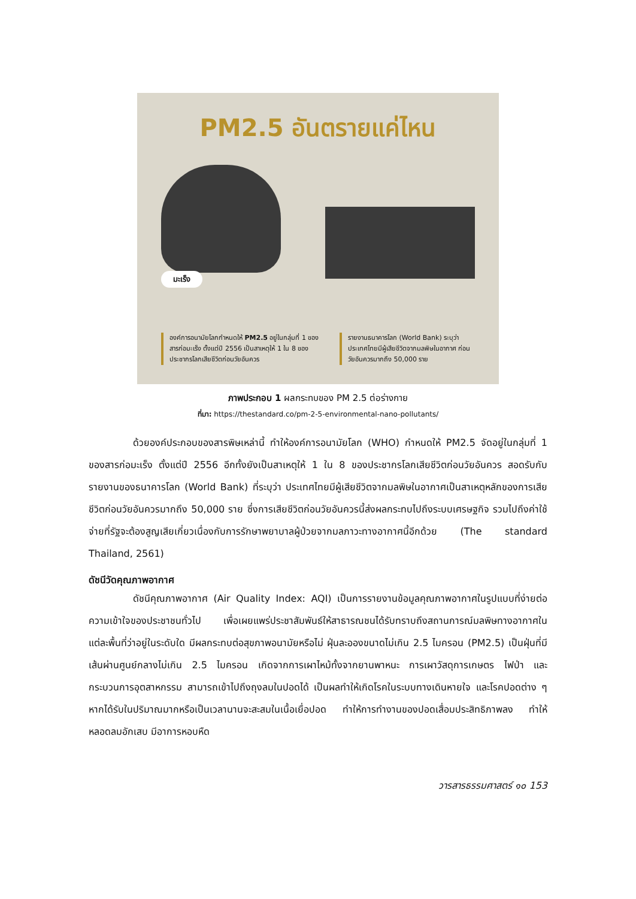PM2.5 อันตรายแค่ไหน
มะเร็ง
องค์การอนามัยโลกกำหนดให้ PM2.5 อยู่ในกลุ่มที่ 1 ของสารก่อมะเร็ง ตั้งแต่ปี 2556 เป็นสาเหตุให้ 1 ใน 8 ของประชากรโลกเสียชีวิตก่อนวัยอันควร
รายงานธนาคารโลก (World Bank) ระบุว่า ประเทศไทยมีผู้เสียชีวิตจากมลพิษในอากาศ ก่อนวัยอันควรมากถึง 50,000 ราย
ภาพประกอบ 1 ผลกระทบของ PM 2.5 ต่อร่างกาย
ที่มา: https://thestandard.co/pm-2-5-environmental-nano-pollutants/
ด้วยองค์ประกอบของสารพิษเหล่านี้ ทำให้องค์การอนามัยโลก (WHO) กำหนดให้ PM2.5 จัดอยู่ในกลุ่มที่ 1 ของสารก่อมะเร็ง ตั้งแต่ปี 2556 อีกทั้งยังเป็นสาเหตุให้ 1 ใน 8 ของประชากรโลกเสียชีวิตก่อนวัยอันควร สอดรับกับรายงานของธนาคารโลก (World Bank) ที่ระบุว่า ประเทศไทยมีผู้เสียชีวิตจากมลพิษในอากาศเป็นสาเหตุหลักของการเสียชีวิตก่อนวัยอันควรมากถึง 50,000 ราย ซึ่งการเสียชีวิตก่อนวัยอันควรนี้ส่งผลกระทบไปถึงระบบเศรษฐกิจ รวมไปถึงค่าใช้จ่ายที่รัฐจะต้องสูญเสียเกี่ยวเนื่องกับการรักษาพยาบาลผู้ป่วยจากมลภาวะทางอากาศนี้อีกด้วย (The standard Thailand, 2561)
ดัชนีวัดคุณภาพอากาศ
ดัชนีคุณภาพอากาศ (Air Quality Index: AQI) เป็นการรายงานข้อมูลคุณภาพอากาศในรูปแบบที่ง่ายต่อความเข้าใจของประชาชนทั่วไป เพื่อเผยแพร่ประชาสัมพันธ์ให้สาธารณชนได้รับทราบถึงสถานการณ์มลพิษทางอากาศในแต่ละพื้นที่ว่าอยู่ในระดับใด มีผลกระทบต่อสุขภาพอนามัยหรือไม่ ฝุ่นละอองขนาดไม่เกิน 2.5 ไมครอน (PM2.5) เป็นฝุ่นที่มีเส้นผ่านศูนย์กลางไม่เกิน 2.5 ไมครอน เกิดจากการเผาไหม้ทั้งจากยานพาหนะ การเผาวัสดุการเกษตร ไฟป่า และกระบวนการอุตสาหกรรม สามารถเข้าไปถึงถุงลมในปอดได้ เป็นผลทำให้เกิดโรคในระบบทางเดินหายใจ และโรคปอดต่าง ๆ หากได้รับในปริมาณมากหรือเป็นเวลานานจะสะสมในเนื้อเยื่อปอด ทำให้การทำงานของปอดเสื่อมประสิทธิภาพลง ทำให้หลอดลมอักเสบ มีอาการหอบหืด
วารสารธรรมศาสตร์ ๑๐ 153